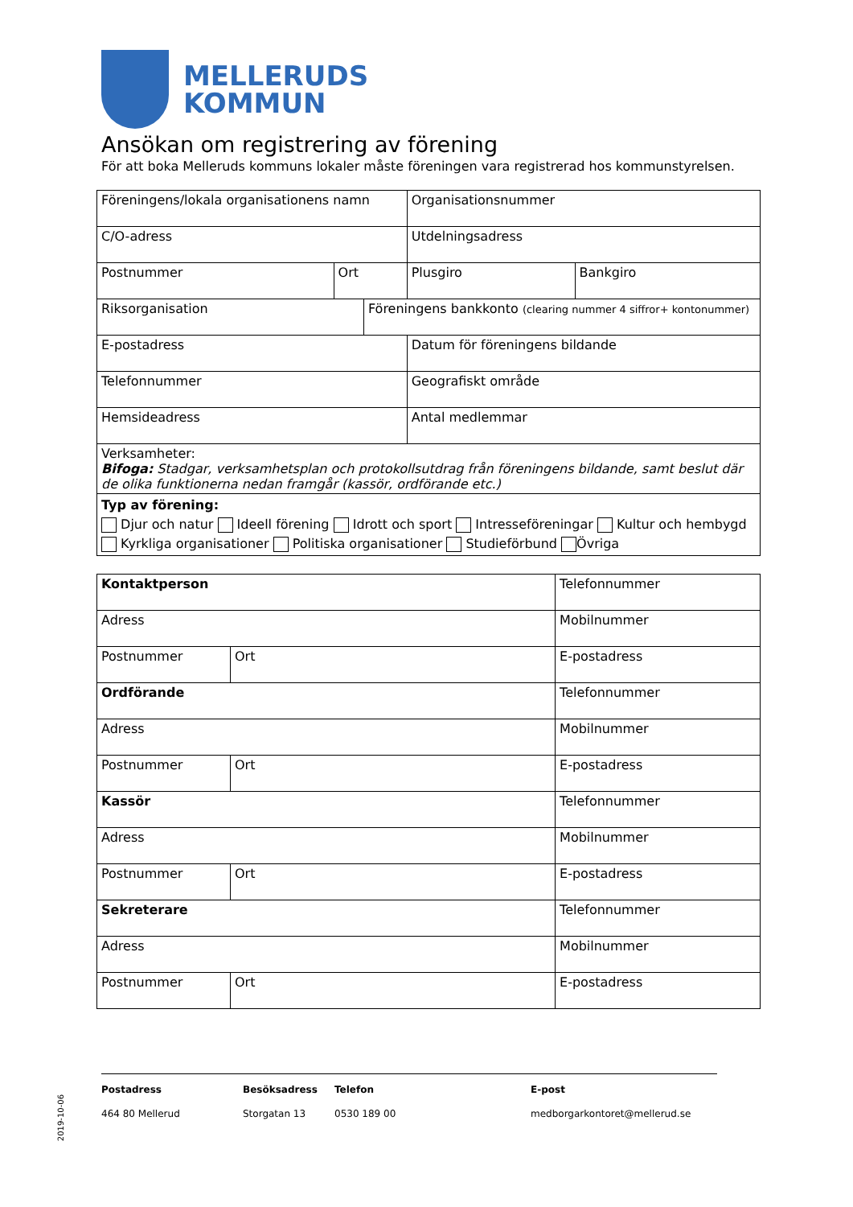MELLERUDS
KOMMUN
Ansökan om registrering av förening
För att boka Melleruds kommuns lokaler måste föreningen vara registrerad hos kommunstyrelsen.
| Föreningens/lokala organisationens namn | | | Organisationsnummer | |
| C/O-adress | | | Utdelningsadress | |
| Postnummer | Ort | | Plusgiro | Bankgiro |
| Riksorganisation | | Föreningens bankkonto (clearing nummer 4 siffror+ kontonummer) | | |
| E-postadress | | | Datum för föreningens bildande | |
| Telefonnummer | | | Geografiskt område | |
| Hemsideadress | | | Antal medlemmar | |
| Verksamheter: Bifoga: Stadgar, verksamhetsplan och protokollsutdrag från föreningens bildande, samt beslut där de olika funktionerna nedan framgår (kassör, ordförande etc.) | | | | |
| Typ av förening: Djur och natur Ideell förening Idrott och sport Intresseföreningar Kultur och hembygd Kyrkliga organisationer Politiska organisationer Studieförbund Övriga | | | | |
| Kontaktperson | | Telefonnummer |
| Adress | | Mobilnummer |
| Postnummer | Ort | E-postadress |
| Ordförande | | Telefonnummer |
| Adress | | Mobilnummer |
| Postnummer | Ort | E-postadress |
| Kassör | | Telefonnummer |
| Adress | | Mobilnummer |
| Postnummer | Ort | E-postadress |
| Sekreterare | | Telefonnummer |
| Adress | | Mobilnummer |
| Postnummer | Ort | E-postadress |
Postadress
464 80 Mellerud
Besöksadress
Storgatan 13
Telefon
0530 189 00
E-post
medborgarkontoret@mellerud.se
2019-10-06